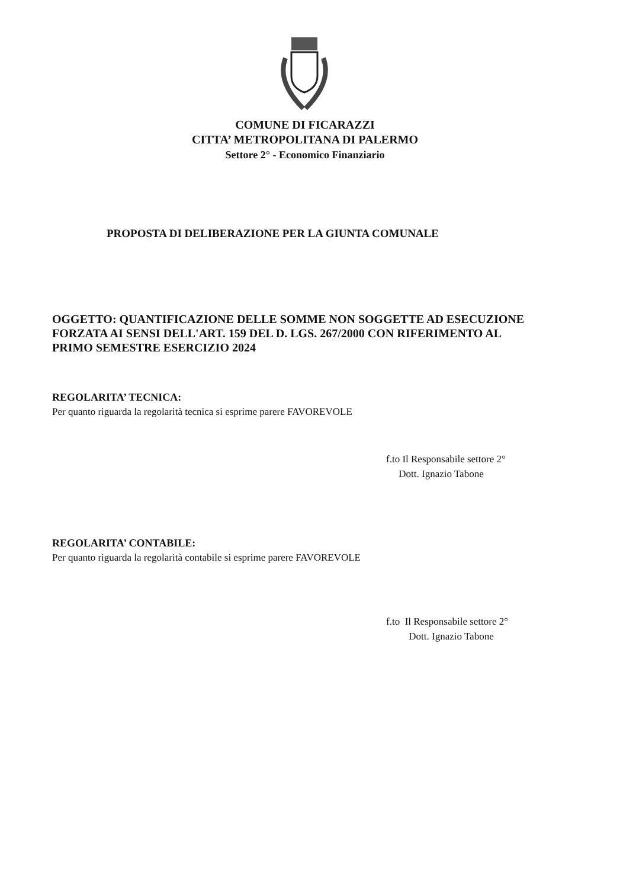COMUNE DI FICARAZZI
CITTA’ METROPOLITANA DI PALERMO
Settore 2° - Economico Finanziario
PROPOSTA DI DELIBERAZIONE PER LA GIUNTA COMUNALE
OGGETTO: QUANTIFICAZIONE DELLE SOMME NON SOGGETTE AD ESECUZIONE FORZATA AI SENSI DELL'ART. 159 DEL D. LGS. 267/2000 CON RIFERIMENTO AL PRIMO SEMESTRE ESERCIZIO 2024
REGOLARITA’ TECNICA:
Per quanto riguarda la regolarità tecnica si esprime parere FAVOREVOLE
f.to Il Responsabile settore 2°
Dott. Ignazio Tabone
REGOLARITA’ CONTABILE:
Per quanto riguarda la regolarità contabile si esprime parere FAVOREVOLE
f.to Il Responsabile settore 2°
Dott. Ignazio Tabone